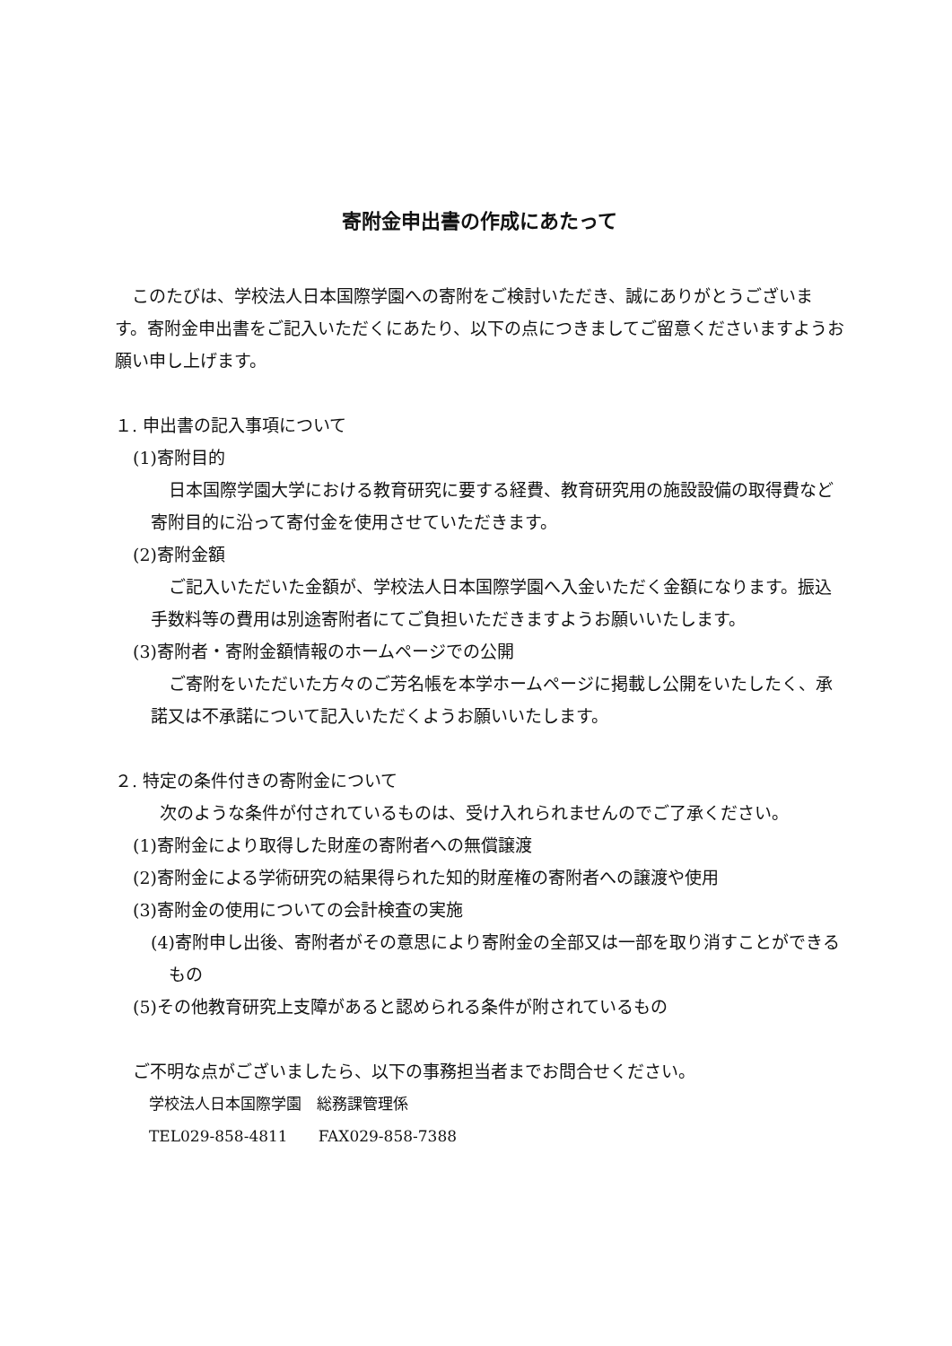寄附金申出書の作成にあたって
このたびは、学校法人日本国際学園への寄附をご検討いただき、誠にありがとうございます。寄附金申出書をご記入いただくにあたり、以下の点につきましてご留意くださいますようお願い申し上げます。
１. 申出書の記入事項について
(1)寄附目的
日本国際学園大学における教育研究に要する経費、教育研究用の施設設備の取得費など寄附目的に沿って寄付金を使用させていただきます。
(2)寄附金額
ご記入いただいた金額が、学校法人日本国際学園へ入金いただく金額になります。振込手数料等の費用は別途寄附者にてご負担いただきますようお願いいたします。
(3)寄附者・寄附金額情報のホームページでの公開
ご寄附をいただいた方々のご芳名帳を本学ホームページに掲載し公開をいたしたく、承諾又は不承諾について記入いただくようお願いいたします。
２. 特定の条件付きの寄附金について
次のような条件が付されているものは、受け入れられませんのでご了承ください。
(1)寄附金により取得した財産の寄附者への無償譲渡
(2)寄附金による学術研究の結果得られた知的財産権の寄附者への譲渡や使用
(3)寄附金の使用についての会計検査の実施
(4)寄附申し出後、寄附者がその意思により寄附金の全部又は一部を取り消すことができるもの
(5)その他教育研究上支障があると認められる条件が附されているもの
ご不明な点がございましたら、以下の事務担当者までお問合せください。
学校法人日本国際学園　総務課管理係
TEL029-858-4811　　FAX029-858-7388